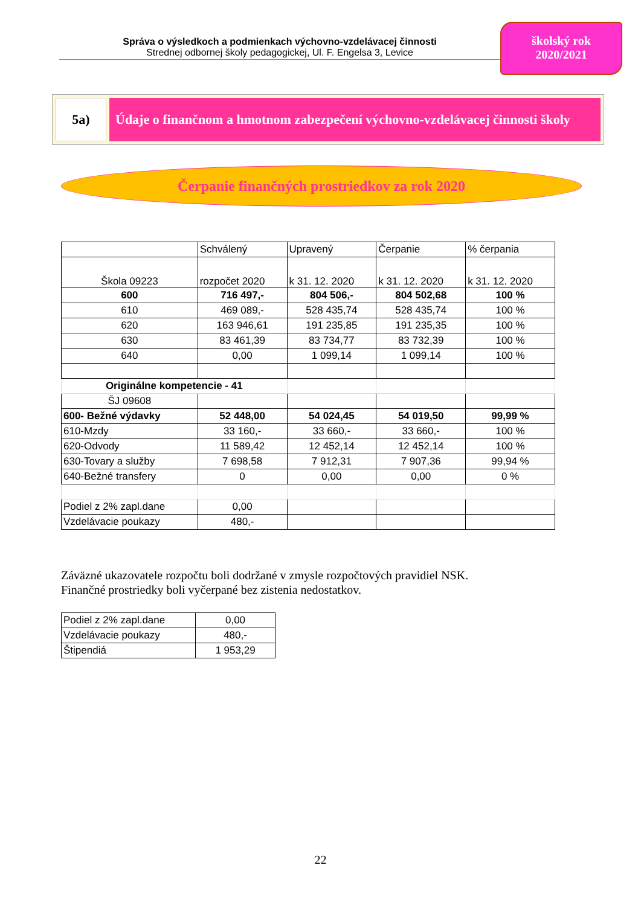Správa o výsledkoch a podmienkach výchovno-vzdelávacej činnosti
Strednej odbornej školy pedagogickej, Ul. F. Engelsa 3, Levice
školský rok
2020/2021
5a) Údaje o finančnom a hmotnom zabezpečení výchovno-vzdelávacej činnosti školy
Čerpanie finančných prostriedkov za rok 2020
| | Schválený | Upravený | Čerpanie | % čerpania |
| Škola 09223 | rozpočet 2020 | k 31. 12. 2020 | k 31. 12. 2020 | k 31. 12. 2020 |
| 600 | 716 497,- | 804 506,- | 804 502,68 | 100 % |
| 610 | 469 089,- | 528 435,74 | 528 435,74 | 100 % |
| 620 | 163 946,61 | 191 235,85 | 191 235,35 | 100 % |
| 630 | 83 461,39 | 83 734,77 | 83 732,39 | 100 % |
| 640 | 0,00 | 1 099,14 | 1 099,14 | 100 % |
| Originálne kompetencie - 41 | | | | |
| ŠJ 09608 | | | | |
| 600- Bežné výdavky | 52 448,00 | 54 024,45 | 54 019,50 | 99,99 % |
| 610-Mzdy | 33 160,- | 33 660,- | 33 660,- | 100 % |
| 620-Odvody | 11 589,42 | 12 452,14 | 12 452,14 | 100 % |
| 630-Tovary a služby | 7 698,58 | 7 912,31 | 7 907,36 | 99,94 % |
| 640-Bežné transfery | 0 | 0,00 | 0,00 | 0 % |
| Podiel z 2% zapl.dane | 0,00 | | | |
| Vzdelávacie poukazy | 480,- | | | |
Záväzné ukazovatele rozpočtu boli dodržané v zmysle rozpočtových pravidiel NSK.
Finančné prostriedky boli vyčerpané bez zistenia nedostatkov.
| Podiel z 2% zapl.dane | 0,00 |
| Vzdelávacie poukazy | 480,- |
| Štipendiá | 1 953,29 |
22